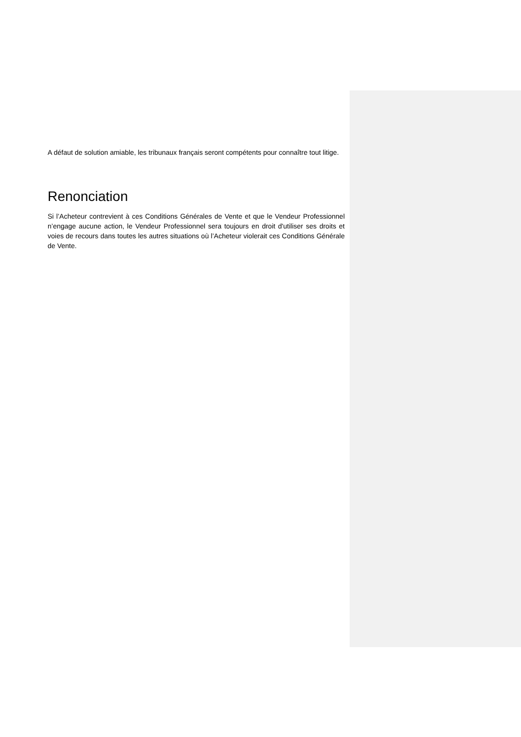A défaut de solution amiable, les tribunaux français seront compétents pour connaître tout litige.
Renonciation
Si l’Acheteur contrevient à ces Conditions Générales de Vente et que le Vendeur Professionnel n’engage aucune action, le Vendeur Professionnel sera toujours en droit d'utiliser ses droits et voies de recours dans toutes les autres situations où l’Acheteur violerait ces Conditions Générale de Vente.